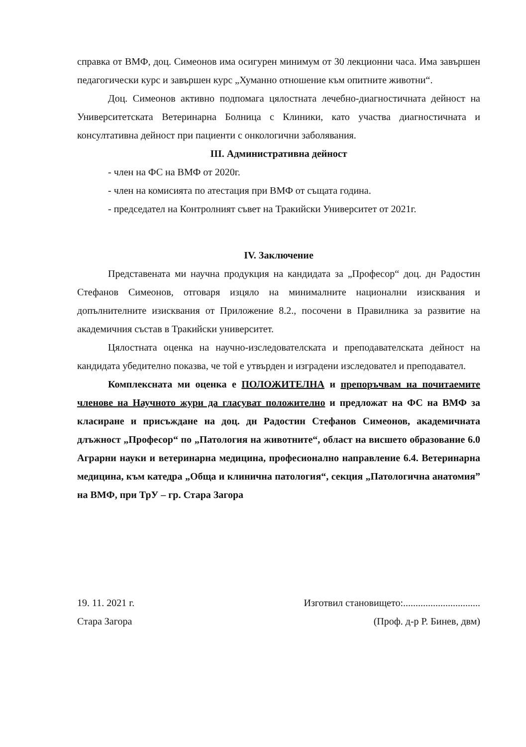справка от ВМФ, доц. Симеонов има осигурен минимум от 30 лекционни часа. Има завършен педагогически курс и завършен курс „Хуманно отношение към опитните животни“.
Доц. Симеонов активно подпомага цялостната лечебно-диагностичната дейност на Университетската Ветеринарна Болница с Клиники, като участва диагностичната и консултативна дейност при пациенти с онкологични заболявания.
III. Административна дейност
- член на ФС на ВМФ от 2020г.
- член на комисията по атестация при ВМФ от същата година.
- председател на Контролният съвет на Тракийски Университет от 2021г.
IV. Заключение
Представената ми научна продукция на кандидата за „Професор“ доц. дн Радостин Стефанов Симеонов, отговаря изцяло на минималните национални изисквания и допълнителните изисквания от Приложение 8.2., посочени в Правилника за развитие на академичния състав в Тракийски университет.
Цялостната оценка на научно-изследователската и преподавателската дейност на кандидата убедително показва, че той е утвърден и изградени изследовател и преподавател.
Комплексната ми оценка е ПОЛОЖИТЕЛНА и препоръчвам на почитаемите членове на Научното жури да гласуват положително и предложат на ФС на ВМФ за класиране и присъждане на доц. дн Радостин Стефанов Симеонов, академичната длъжност „Професор“ по „Патология на животните“, област на висшето образование 6.0 Аграрни науки и ветеринарна медицина, професионално направление 6.4. Ветеринарна медицина, към катедра „Обща и клинична патология“, секция „Патологична анатомия” на ВМФ, при ТрУ – гр. Стара Загора
19. 11. 2021 г.
Стара Загора
Изготвил становището:...............................
(Проф. д-р Р. Бинев, двм)